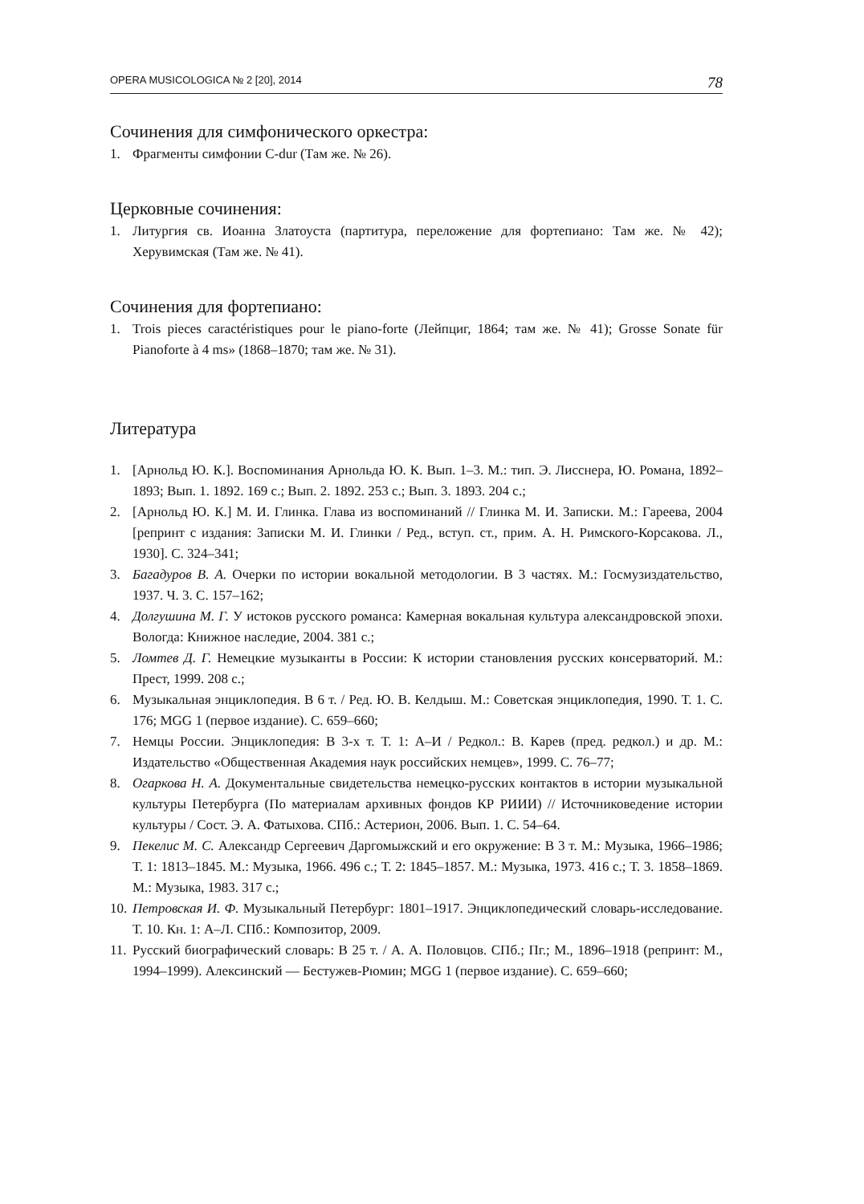OPERA MUSICOLOGICA № 2 [20], 2014 78
Сочинения для симфонического оркестра:
1. Фрагменты симфонии C-dur (Там же. № 26).
Церковные сочинения:
1. Литургия св. Иоанна Златоуста (партитура, переложение для фортепиано: Там же. № 42); Херувимская (Там же. № 41).
Сочинения для фортепиано:
1. Trois pieces caractéristiques pour le piano-forte (Лейпциг, 1864; там же. № 41); Grosse Sonate für Pianoforte à 4 ms» (1868–1870; там же. № 31).
Литература
1. [Арнольд Ю. К.]. Воспоминания Арнольда Ю. К. Вып. 1–3. М.: тип. Э. Лисснера, Ю. Романа, 1892–1893; Вып. 1. 1892. 169 с.; Вып. 2. 1892. 253 с.; Вып. 3. 1893. 204 с.;
2. [Арнольд Ю. К.] М. И. Глинка. Глава из воспоминаний // Глинка М. И. Записки. М.: Гареева, 2004 [репринт с издания: Записки М. И. Глинки / Ред., вступ. ст., прим. А. Н. Римского-Корсакова. Л., 1930]. С. 324–341;
3. Багадуров В. А. Очерки по истории вокальной методологии. В 3 частях. М.: Госмузиздательство, 1937. Ч. 3. С. 157–162;
4. Долгушина М. Г. У истоков русского романса: Камерная вокальная культура александровской эпохи. Вологда: Книжное наследие, 2004. 381 с.;
5. Ломтев Д. Г. Немецкие музыканты в России: К истории становления русских консерваторий. М.: Прест, 1999. 208 с.;
6. Музыкальная энциклопедия. В 6 т. / Ред. Ю. В. Келдыш. М.: Советская энциклопедия, 1990. Т. 1. С. 176; MGG 1 (первое издание). С. 659–660;
7. Немцы России. Энциклопедия: В 3-х т. Т. 1: А–И / Редкол.: В. Карев (пред. редкол.) и др. М.: Издательство «Общественная Академия наук российских немцев», 1999. С. 76–77;
8. Огаркова Н. А. Документальные свидетельства немецко-русских контактов в истории музыкальной культуры Петербурга (По материалам архивных фондов КР РИИИ) // Источниковедение истории культуры / Сост. Э. А. Фатыхова. СПб.: Астерион, 2006. Вып. 1. С. 54–64.
9. Пекелис М. С. Александр Сергеевич Даргомыжский и его окружение: В 3 т. М.: Музыка, 1966–1986; Т. 1: 1813–1845. М.: Музыка, 1966. 496 с.; Т. 2: 1845–1857. М.: Музыка, 1973. 416 с.; Т. 3. 1858–1869. М.: Музыка, 1983. 317 с.;
10. Петровская И. Ф. Музыкальный Петербург: 1801–1917. Энциклопедический словарь-исследование. Т. 10. Кн. 1: А–Л. СПб.: Композитор, 2009.
11. Русский биографический словарь: В 25 т. / А. А. Половцов. СПб.; Пг.; М., 1896–1918 (репринт: М., 1994–1999). Алексинский — Бестужев-Рюмин; MGG 1 (первое издание). С. 659–660;